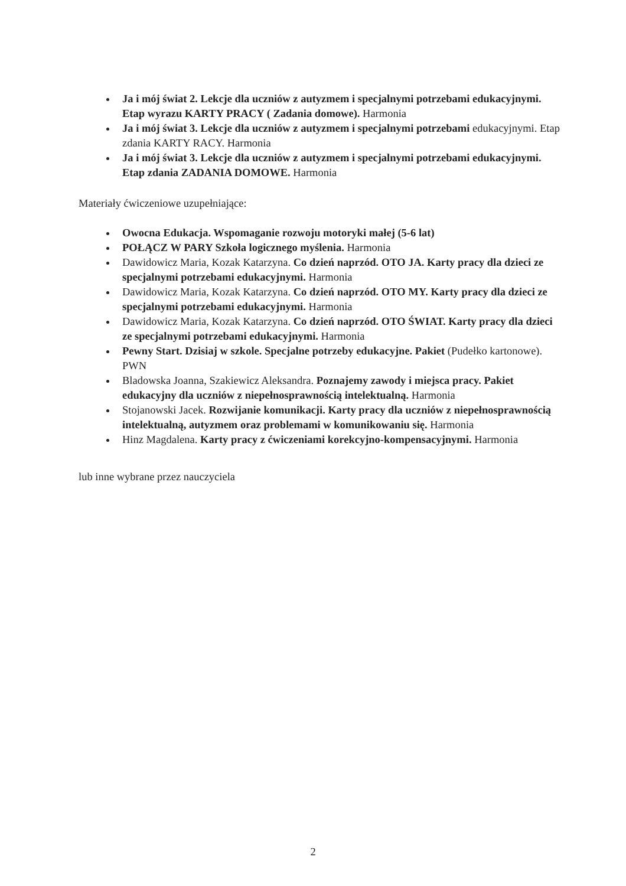Ja i mój świat 2. Lekcje dla uczniów z autyzmem i specjalnymi potrzebami edukacyjnymi. Etap wyrazu KARTY PRACY ( Zadania domowe). Harmonia
Ja i mój świat 3. Lekcje dla uczniów z autyzmem i specjalnymi potrzebami edukacyjnymi. Etap zdania KARTY RACY. Harmonia
Ja i mój świat 3. Lekcje dla uczniów z autyzmem i specjalnymi potrzebami edukacyjnymi. Etap zdania ZADANIA DOMOWE. Harmonia
Materiały ćwiczeniowe uzupełniające:
Owocna Edukacja. Wspomaganie rozwoju motoryki małej (5-6 lat)
POŁĄCZ W PARY Szkoła logicznego myślenia. Harmonia
Dawidowicz Maria, Kozak Katarzyna. Co dzień naprzód. OTO JA. Karty pracy dla dzieci ze specjalnymi potrzebami edukacyjnymi. Harmonia
Dawidowicz Maria, Kozak Katarzyna. Co dzień naprzód. OTO MY. Karty pracy dla dzieci ze specjalnymi potrzebami edukacyjnymi. Harmonia
Dawidowicz Maria, Kozak Katarzyna. Co dzień naprzód. OTO ŚWIAT. Karty pracy dla dzieci ze specjalnymi potrzebami edukacyjnymi. Harmonia
Pewny Start. Dzisiaj w szkole. Specjalne potrzeby edukacyjne. Pakiet (Pudełko kartonowe). PWN
Bladowska Joanna, Szakiewicz Aleksandra. Poznajemy zawody i miejsca pracy. Pakiet edukacyjny dla uczniów z niepełnosprawnością intelektualną. Harmonia
Stojanowski Jacek. Rozwijanie komunikacji. Karty pracy dla uczniów z niepełnosprawnością intelektualną, autyzmem oraz problemami w komunikowaniu się. Harmonia
Hinz Magdalena. Karty pracy z ćwiczeniami korekcyjno-kompensacyjnymi. Harmonia
lub inne wybrane przez nauczyciela
2